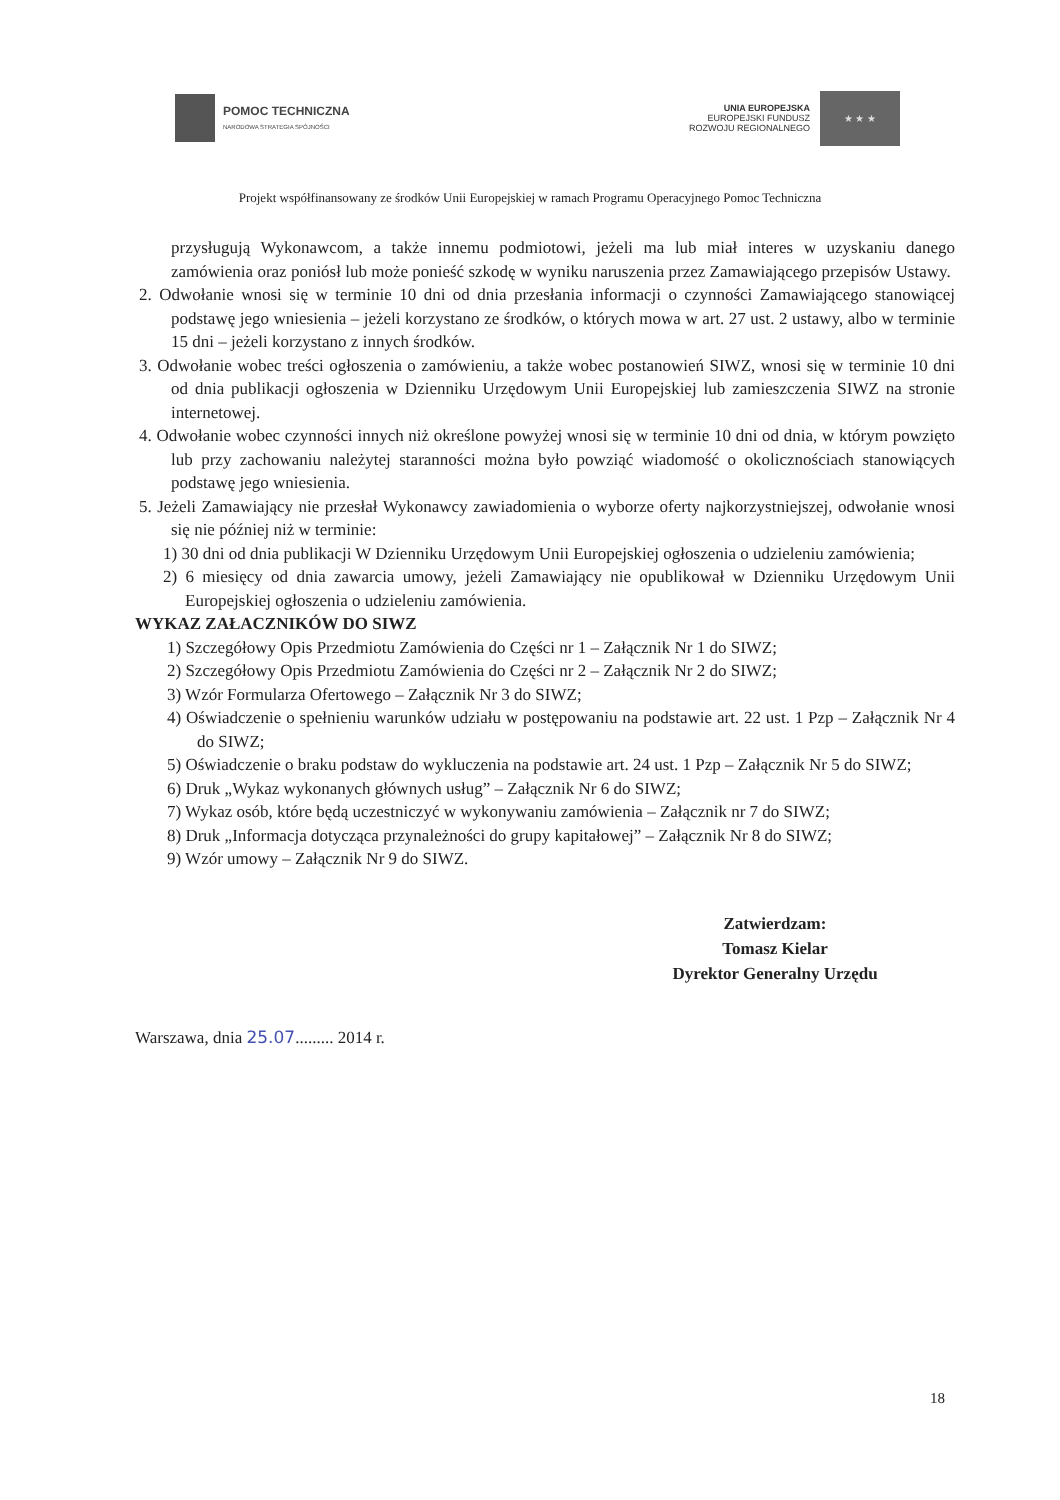POMOC TECHNICZNA
NARODOWA STRATEGIA SPÓJNOŚCI
UNIA EUROPEJSKA
EUROPEJSKI FUNDUSZ
ROZWOJU REGIONALNEGO
★ ★ ★
Projekt współfinansowany ze środków Unii Europejskiej w ramach Programu Operacyjnego Pomoc Techniczna
przysługują Wykonawcom, a także innemu podmiotowi, jeżeli ma lub miał interes w uzyskaniu danego zamówienia oraz poniósł lub może ponieść szkodę w wyniku naruszenia przez Zamawiającego przepisów Ustawy.
2. Odwołanie wnosi się w terminie 10 dni od dnia przesłania informacji o czynności Zamawiającego stanowiącej podstawę jego wniesienia – jeżeli korzystano ze środków, o których mowa w art. 27 ust. 2 ustawy, albo w terminie 15 dni – jeżeli korzystano z innych środków.
3. Odwołanie wobec treści ogłoszenia o zamówieniu, a także wobec postanowień SIWZ, wnosi się w terminie 10 dni od dnia publikacji ogłoszenia w Dzienniku Urzędowym Unii Europejskiej lub zamieszczenia SIWZ na stronie internetowej.
4. Odwołanie wobec czynności innych niż określone powyżej wnosi się w terminie 10 dni od dnia, w którym powzięto lub przy zachowaniu należytej staranności można było powziąć wiadomość o okolicznościach stanowiących podstawę jego wniesienia.
5. Jeżeli Zamawiający nie przesłał Wykonawcy zawiadomienia o wyborze oferty najkorzystniejszej, odwołanie wnosi się nie później niż w terminie:
1) 30 dni od dnia publikacji W Dzienniku Urzędowym Unii Europejskiej ogłoszenia o udzieleniu zamówienia;
2) 6 miesięcy od dnia zawarcia umowy, jeżeli Zamawiający nie opublikował w Dzienniku Urzędowym Unii Europejskiej ogłoszenia o udzieleniu zamówienia.
WYKAZ ZAŁACZNIKÓW DO SIWZ
1) Szczegółowy Opis Przedmiotu Zamówienia do Części nr 1 – Załącznik Nr 1 do SIWZ;
2) Szczegółowy Opis Przedmiotu Zamówienia do Części nr 2 – Załącznik Nr 2 do SIWZ;
3) Wzór Formularza Ofertowego – Załącznik Nr 3 do SIWZ;
4) Oświadczenie o spełnieniu warunków udziału w postępowaniu na podstawie art. 22 ust. 1 Pzp – Załącznik Nr 4 do SIWZ;
5) Oświadczenie o braku podstaw do wykluczenia na podstawie art. 24 ust. 1 Pzp – Załącznik Nr 5 do SIWZ;
6) Druk „Wykaz wykonanych głównych usług” – Załącznik Nr 6 do SIWZ;
7) Wykaz osób, które będą uczestniczyć w wykonywaniu zamówienia – Załącznik nr 7 do SIWZ;
8) Druk „Informacja dotycząca przynależności do grupy kapitałowej” – Załącznik Nr 8 do SIWZ;
9) Wzór umowy – Załącznik Nr 9 do SIWZ.
Zatwierdzam:
Tomasz Kielar
Dyrektor Generalny Urzędu
Warszawa, dnia 25.07......... 2014 r.
18